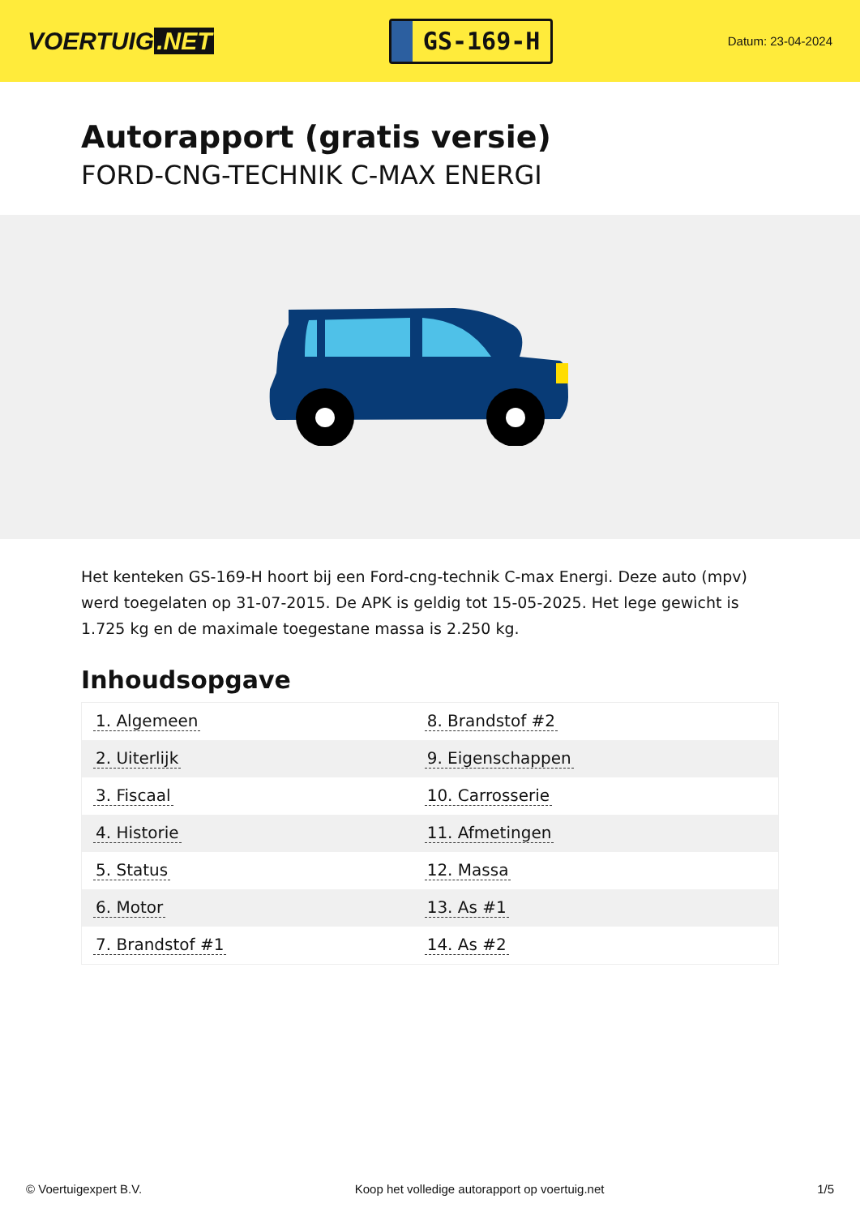VOERTUIG.NET
GS-169-H
Datum: 23-04-2024
Autorapport (gratis versie)
FORD-CNG-TECHNIK C-MAX ENERGI
Het kenteken GS-169-H hoort bij een Ford-cng-technik C-max Energi. Deze auto (mpv) werd toegelaten op 31-07-2015. De APK is geldig tot 15-05-2025. Het lege gewicht is 1.725 kg en de maximale toegestane massa is 2.250 kg.
Inhoudsopgave
| 1. Algemeen | 8. Brandstof #2 |
| 2. Uiterlijk | 9. Eigenschappen |
| 3. Fiscaal | 10. Carrosserie |
| 4. Historie | 11. Afmetingen |
| 5. Status | 12. Massa |
| 6. Motor | 13. As #1 |
| 7. Brandstof #1 | 14. As #2 |
© Voertuigexpert B.V. Koop het volledige autorapport op voertuig.net 1/5